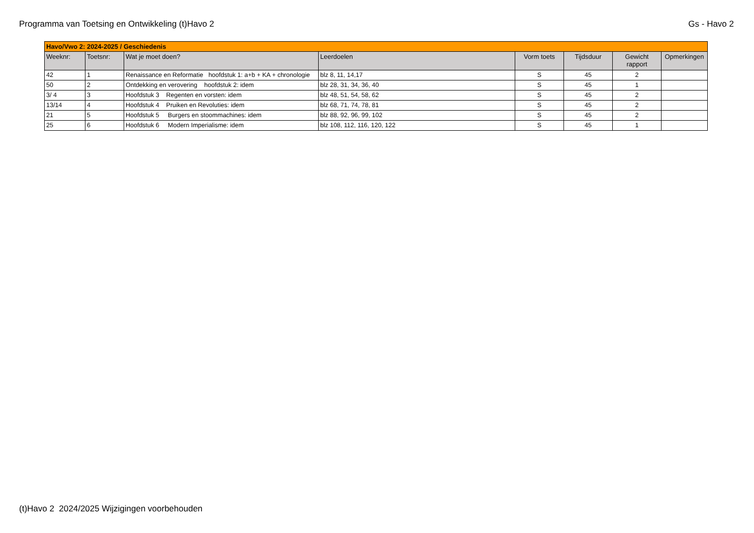Programma van Toetsing en Ontwikkeling (t)Havo 2 Gs - Havo 2
| Havo/Vwo 2: 2024-2025 / Geschiedenis | | | | | | | |
| Weeknr: | Toetsnr: | Wat je moet doen? | Leerdoelen | Vorm toets | Tijdsduur | Gewicht rapport | Opmerkingen |
| 42 | 1 | Renaissance en Reformatie hoofdstuk 1: a+b + KA + chronologie | blz 8, 11, 14,17 | S | 45 | 2 | |
| 50 | 2 | Ontdekking en verovering hoofdstuk 2: idem | blz 28, 31, 34, 36, 40 | S | 45 | 1 | |
| 3/ 4 | 3 | Hoofdstuk 3 Regenten en vorsten: idem | blz 48, 51, 54, 58, 62 | S | 45 | 2 | |
| 13/14 | 4 | Hoofdstuk 4 Pruiken en Revoluties: idem | blz 68, 71, 74, 78, 81 | S | 45 | 2 | |
| 21 | 5 | Hoofdstuk 5 Burgers en stoommachines: idem | blz 88, 92, 96, 99, 102 | S | 45 | 2 | |
| 25 | 6 | Hoofdstuk 6 Modern Imperialisme: idem | blz 108, 112, 116, 120, 122 | S | 45 | 1 | |
(t)Havo 2 2024/2025 Wijzigingen voorbehouden